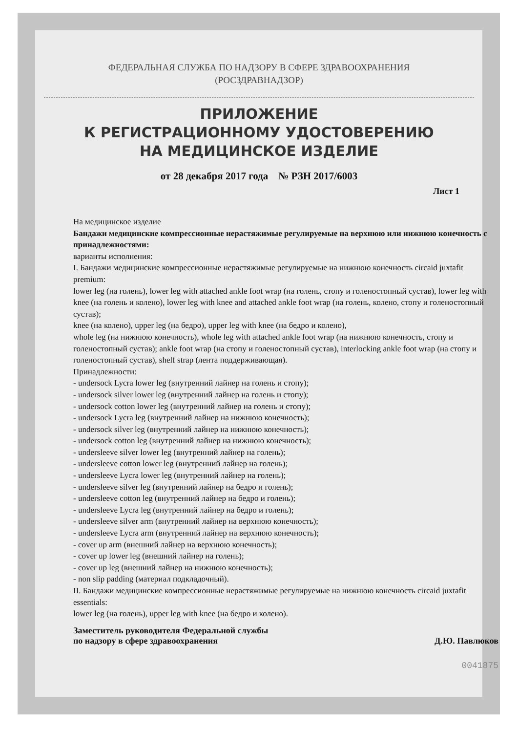ФЕДЕРАЛЬНАЯ СЛУЖБА ПО НАДЗОРУ В СФЕРЕ ЗДРАВООХРАНЕНИЯ
(РОСЗДРАВНАДЗОР)
ПРИЛОЖЕНИЕ
К РЕГИСТРАЦИОННОМУ УДОСТОВЕРЕНИЮ
НА МЕДИЦИНСКОЕ ИЗДЕЛИЕ
от 28 декабря 2017 года № РЗН 2017/6003
Лист 1
На медицинское изделие
Бандажи медицинские компрессионные нерастяжимые регулируемые на верхнюю или нижнюю конечность с принадлежностями:
варианты исполнения:
I. Бандажи медицинские компрессионные нерастяжимые регулируемые на нижнюю конечность circaid juxtafit premium:
lower leg (на голень), lower leg with attached ankle foot wrap (на голень, стопу и голеностопный сустав), lower leg with knee (на голень и колено), lower leg with knee and attached ankle foot wrap (на голень, колено, стопу и голеностопный сустав);
knee (на колено), upper leg (на бедро), upper leg with knee (на бедро и колено),
whole leg (на нижнюю конечность), whole leg with attached ankle foot wrap (на нижнюю конечность, стопу и голеностопный сустав); ankle foot wrap (на стопу и голеностопный сустав), interlocking ankle foot wrap (на стопу и голеностопный сустав), shelf strap (лента поддерживающая).
Принадлежности:
- undersock Lycra lower leg (внутренний лайнер на голень и стопу);
- undersock silver lower leg (внутренний лайнер на голень и стопу);
- undersock cotton lower leg (внутренний лайнер на голень и стопу);
- undersock Lycra leg (внутренний лайнер на нижнюю конечность);
- undersock silver leg (внутренний лайнер на нижнюю конечность);
- undersock cotton leg (внутренний лайнер на нижнюю конечность);
- undersleeve silver lower leg (внутренний лайнер на голень);
- undersleeve cotton lower leg (внутренний лайнер на голень);
- undersleeve Lycra lower leg (внутренний лайнер на голень);
- undersleeve silver leg (внутренний лайнер на бедро и голень);
- undersleeve cotton leg (внутренний лайнер на бедро и голень);
- undersleeve Lycra leg (внутренний лайнер на бедро и голень);
- undersleeve silver arm (внутренний лайнер на верхнюю конечность);
- undersleeve Lycra arm (внутренний лайнер на верхнюю конечность);
- cover up arm (внешний лайнер на верхнюю конечность);
- cover up lower leg (внешний лайнер на голень);
- cover up leg (внешний лайнер на нижнюю конечность);
- non slip padding (материал подкладочный).
II. Бандажи медицинские компрессионные нерастяжимые регулируемые на нижнюю конечность circaid juxtafit essentials:
lower leg (на голень), upper leg with knee (на бедро и колено).
Заместитель руководителя Федеральной службы
по надзору в сфере здравоохранения
Д.Ю. Павлюков
0041875